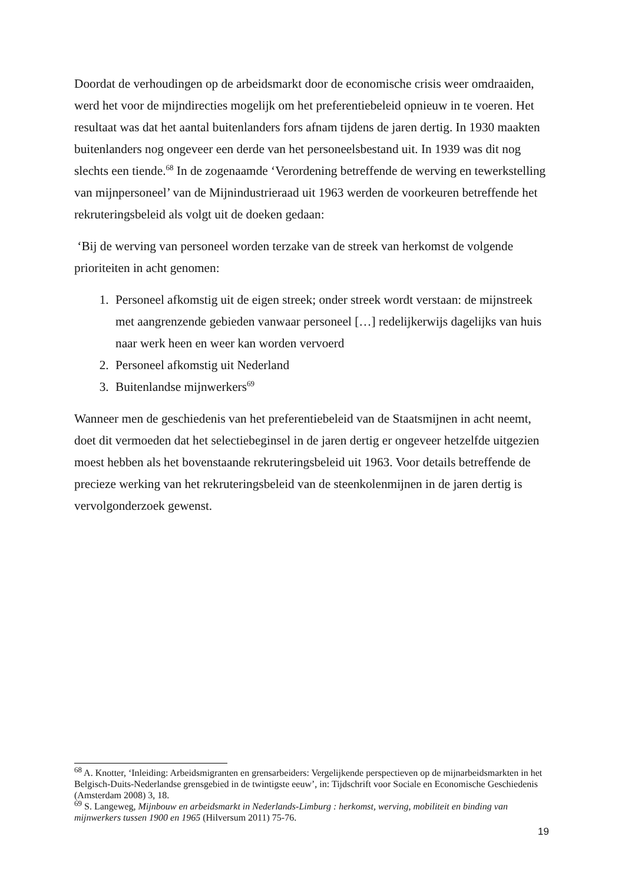Doordat de verhoudingen op de arbeidsmarkt door de economische crisis weer omdraaiden, werd het voor de mijndirecties mogelijk om het preferentiebeleid opnieuw in te voeren. Het resultaat was dat het aantal buitenlanders fors afnam tijdens de jaren dertig. In 1930 maakten buitenlanders nog ongeveer een derde van het personeelsbestand uit. In 1939 was dit nog slechts een tiende.<sup>68</sup> In de zogenaamde ‘Verordening betreffende de werving en tewerkstelling van mijnpersoneel’ van de Mijnindustrieraad uit 1963 werden de voorkeuren betreffende het rekruteringsbeleid als volgt uit de doeken gedaan:
‘Bij de werving van personeel worden terzake van de streek van herkomst de volgende prioriteiten in acht genomen:
1. Personeel afkomstig uit de eigen streek; onder streek wordt verstaan: de mijnstreek met aangrenzende gebieden vanwaar personeel […] redelijkerwijs dagelijks van huis naar werk heen en weer kan worden vervoerd
2. Personeel afkomstig uit Nederland
3. Buitenlandse mijnwerkers<sup>69</sup>
Wanneer men de geschiedenis van het preferentiebeleid van de Staatsmijnen in acht neemt, doet dit vermoeden dat het selectiebeginsel in de jaren dertig er ongeveer hetzelfde uitgezien moest hebben als het bovenstaande rekruteringsbeleid uit 1963. Voor details betreffende de precieze werking van het rekruteringsbeleid van de steenkolenmijnen in de jaren dertig is vervolgonderzoek gewenst.
<sup>68</sup> A. Knotter, ‘Inleiding: Arbeidsmigranten en grensarbeiders: Vergelijkende perspectieven op de mijnarbeidsmarkten in het Belgisch-Duits-Nederlandse grensgebied in de twintigste eeuw’, in: Tijdschrift voor Sociale en Economische Geschiedenis (Amsterdam 2008) 3, 18.
<sup>69</sup> S. Langeweg, Mijnbouw en arbeidsmarkt in Nederlands-Limburg : herkomst, werving, mobiliteit en binding van mijnwerkers tussen 1900 en 1965 (Hilversum 2011) 75-76.
19